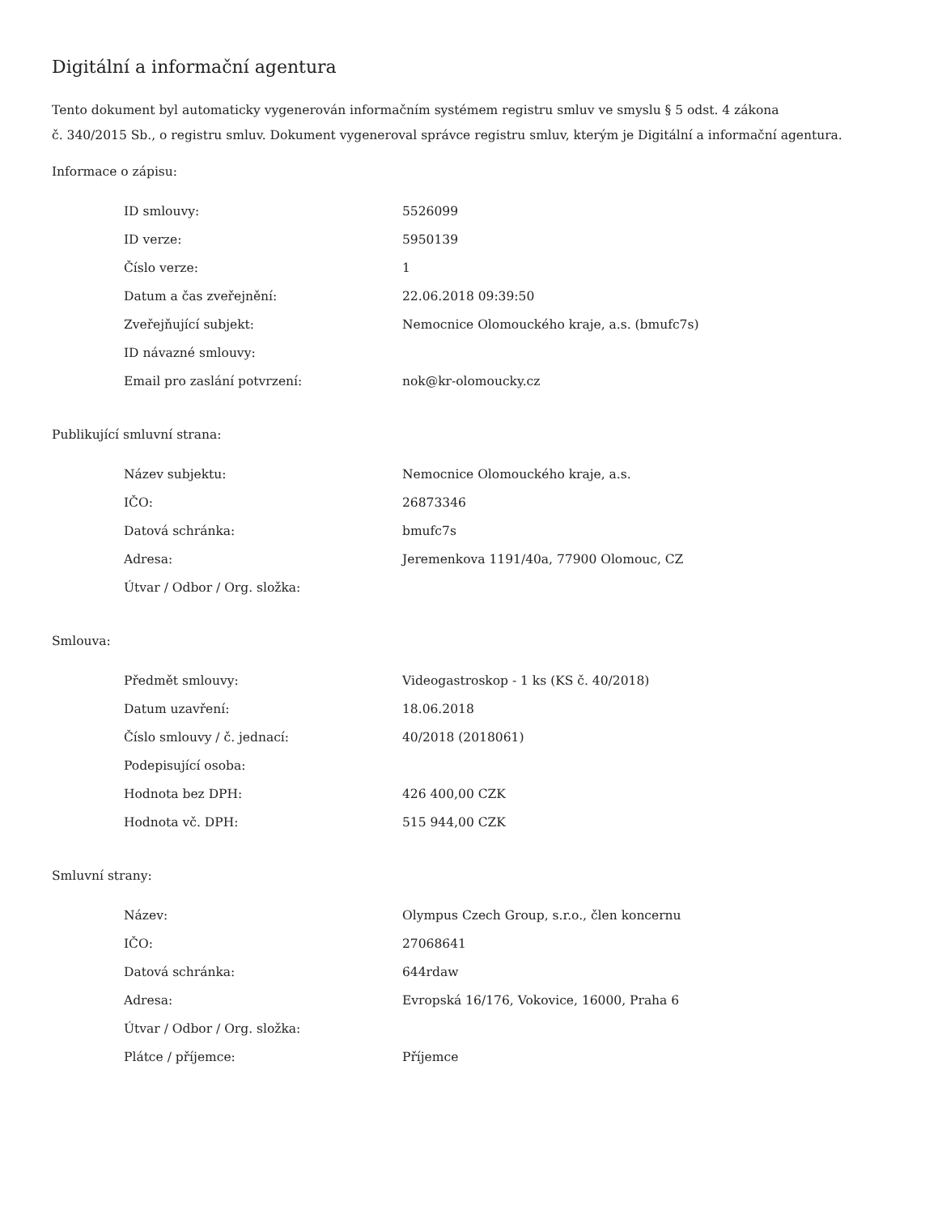Digitální a informační agentura
Tento dokument byl automaticky vygenerován informačním systémem registru smluv ve smyslu § 5 odst. 4 zákona
č. 340/2015 Sb., o registru smluv. Dokument vygeneroval správce registru smluv, kterým je Digitální a informační agentura.
Informace o zápisu:
| ID smlouvy: | 5526099 |
| ID verze: | 5950139 |
| Číslo verze: | 1 |
| Datum a čas zveřejnění: | 22.06.2018 09:39:50 |
| Zveřejňující subjekt: | Nemocnice Olomouckého kraje, a.s. (bmufc7s) |
| ID návazné smlouvy: | |
| Email pro zaslání potvrzení: | nok@kr-olomoucky.cz |
Publikující smluvní strana:
| Název subjektu: | Nemocnice Olomouckého kraje, a.s. |
| IČO: | 26873346 |
| Datová schránka: | bmufc7s |
| Adresa: | Jeremenkova 1191/40a, 77900 Olomouc, CZ |
| Útvar / Odbor / Org. složka: | |
Smlouva:
| Předmět smlouvy: | Videogastroskop - 1 ks (KS č. 40/2018) |
| Datum uzavření: | 18.06.2018 |
| Číslo smlouvy / č. jednací: | 40/2018 (2018061) |
| Podepisující osoba: | |
| Hodnota bez DPH: | 426 400,00 CZK |
| Hodnota vč. DPH: | 515 944,00 CZK |
Smluvní strany:
| Název: | Olympus Czech Group, s.r.o., člen koncernu |
| IČO: | 27068641 |
| Datová schránka: | 644rdaw |
| Adresa: | Evropská 16/176, Vokovice, 16000, Praha 6 |
| Útvar / Odbor / Org. složka: | |
| Plátce / příjemce: | Příjemce |